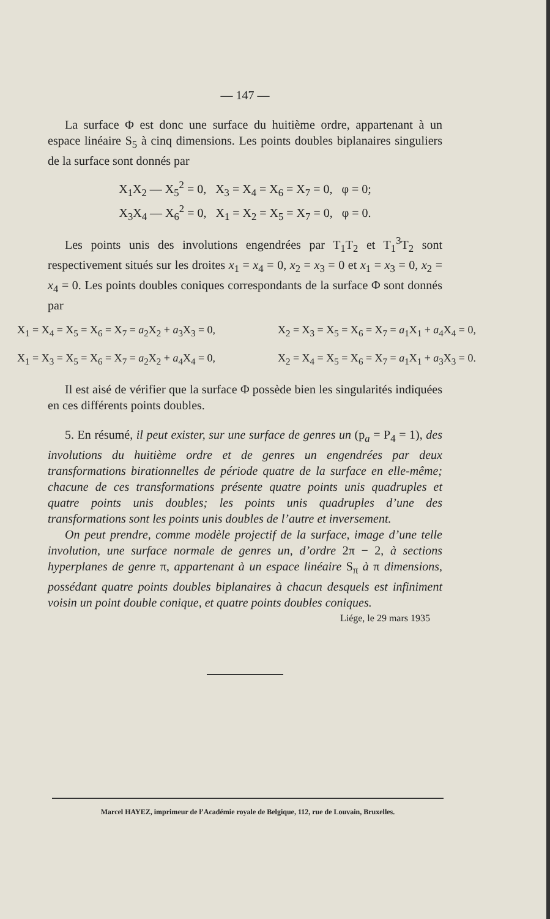— 147 —
La surface Φ est donc une surface du huitième ordre, appartenant à un espace linéaire S<sub>5</sub> à cinq dimensions. Les points doubles biplanaires singuliers de la surface sont donnés par
X<sub>1</sub>X<sub>2</sub> — X<sub>5</sub><sup>2</sup> = 0, X<sub>3</sub> = X<sub>4</sub> = X<sub>6</sub> = X<sub>7</sub> = 0, φ = 0;
X<sub>3</sub>X<sub>4</sub> — X<sub>6</sub><sup>2</sup> = 0, X<sub>1</sub> = X<sub>2</sub> = X<sub>5</sub> = X<sub>7</sub> = 0, φ = 0.
Les points unis des involutions engendrées par T<sub>1</sub>T<sub>2</sub> et T<sub>1</sub><sup>3</sup>T<sub>2</sub> sont respectivement situés sur les droites x<sub>1</sub> = x<sub>4</sub> = 0, x<sub>2</sub> = x<sub>3</sub> = 0 et x<sub>1</sub> = x<sub>3</sub> = 0, x<sub>2</sub> = x<sub>4</sub> = 0. Les points doubles coniques correspondants de la surface Φ sont donnés par
X<sub>1</sub> = X<sub>4</sub> = X<sub>5</sub> = X<sub>6</sub> = X<sub>7</sub> = a<sub>2</sub>X<sub>2</sub> + a<sub>3</sub>X<sub>3</sub> = 0, X<sub>2</sub> = X<sub>3</sub> = X<sub>5</sub> = X<sub>6</sub> = X<sub>7</sub> = a<sub>1</sub>X<sub>1</sub> + a<sub>4</sub>X<sub>4</sub> = 0,
X<sub>1</sub> = X<sub>3</sub> = X<sub>5</sub> = X<sub>6</sub> = X<sub>7</sub> = a<sub>2</sub>X<sub>2</sub> + a<sub>4</sub>X<sub>4</sub> = 0, X<sub>2</sub> = X<sub>4</sub> = X<sub>5</sub> = X<sub>6</sub> = X<sub>7</sub> = a<sub>1</sub>X<sub>1</sub> + a<sub>3</sub>X<sub>3</sub> = 0.
Il est aisé de vérifier que la surface Φ possède bien les singularités indiquées en ces différents points doubles.
5. En résumé, il peut exister, sur une surface de genres un (p<sub>a</sub> = P<sub>4</sub> = 1), des involutions du huitième ordre et de genres un engendrées par deux transformations birationnelles de période quatre de la surface en elle-même; chacune de ces transformations présente quatre points unis quadruples et quatre points unis doubles; les points unis quadruples d’une des transformations sont les points unis doubles de l’autre et inversement.
On peut prendre, comme modèle projectif de la surface, image d’une telle involution, une surface normale de genres un, d’ordre 2π − 2, à sections hyperplanes de genre π, appartenant à un espace linéaire S<sub>π</sub> à π dimensions, possédant quatre points doubles biplanaires à chacun desquels est infiniment voisin un point double conique, et quatre points doubles coniques.
Liége, le 29 mars 1935
Marcel HAYEZ, imprimeur de l’Académie royale de Belgique, 112, rue de Louvain, Bruxelles.